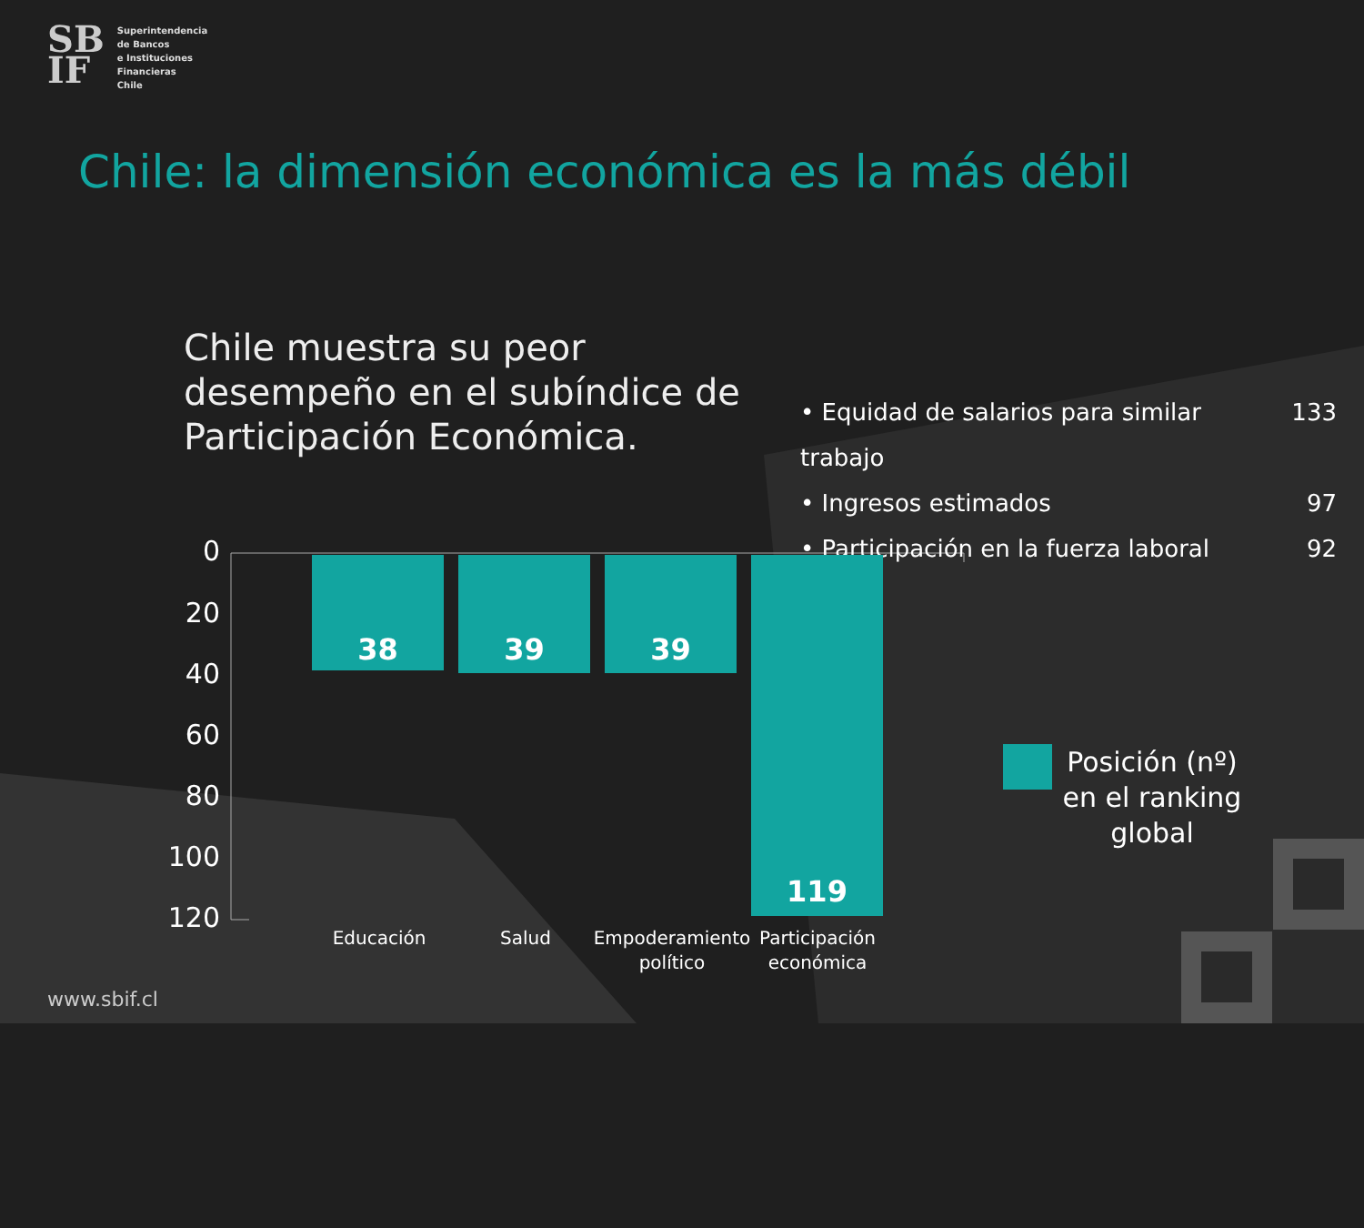SB
IF
Superintendencia
de Bancos
e Instituciones
Financieras
Chile
Chile: la dimensión económica es la más débil
Chile muestra su peor desempeño en el subíndice de Participación Económica.
• Equidad de salarios para similar trabajo 133
• Ingresos estimados 97
• Participación en la fuerza laboral 92
0
20
40
60
80
100
120
38 39 39 119
Educación Salud
Empoderamiento político
Participación económica
Posición (nº) en el ranking global
www.sbif.cl